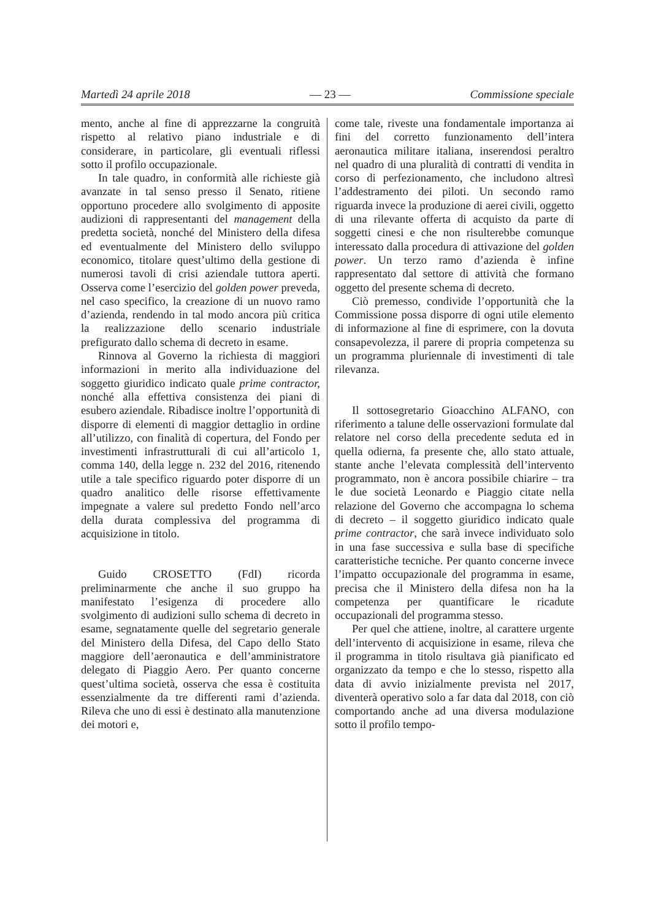Martedì 24 aprile 2018 — 23 — Commissione speciale
mento, anche al fine di apprezzarne la congruità rispetto al relativo piano industriale e di considerare, in particolare, gli eventuali riflessi sotto il profilo occupazionale.
In tale quadro, in conformità alle richieste già avanzate in tal senso presso il Senato, ritiene opportuno procedere allo svolgimento di apposite audizioni di rappresentanti del management della predetta società, nonché del Ministero della difesa ed eventualmente del Ministero dello sviluppo economico, titolare quest’ultimo della gestione di numerosi tavoli di crisi aziendale tuttora aperti. Osserva come l’esercizio del golden power preveda, nel caso specifico, la creazione di un nuovo ramo d’azienda, rendendo in tal modo ancora più critica la realizzazione dello scenario industriale prefigurato dallo schema di decreto in esame.
Rinnova al Governo la richiesta di maggiori informazioni in merito alla individuazione del soggetto giuridico indicato quale prime contractor, nonché alla effettiva consistenza dei piani di esubero aziendale. Ribadisce inoltre l’opportunità di disporre di elementi di maggior dettaglio in ordine all’utilizzo, con finalità di copertura, del Fondo per investimenti infrastrutturali di cui all’articolo 1, comma 140, della legge n. 232 del 2016, ritenendo utile a tale specifico riguardo poter disporre di un quadro analitico delle risorse effettivamente impegnate a valere sul predetto Fondo nell’arco della durata complessiva del programma di acquisizione in titolo.
Guido CROSETTO (FdI) ricorda preliminarmente che anche il suo gruppo ha manifestato l’esigenza di procedere allo svolgimento di audizioni sullo schema di decreto in esame, segnatamente quelle del segretario generale del Ministero della Difesa, del Capo dello Stato maggiore dell’aeronautica e dell’amministratore delegato di Piaggio Aero. Per quanto concerne quest’ultima società, osserva che essa è costituita essenzialmente da tre differenti rami d’azienda. Rileva che uno di essi è destinato alla manutenzione dei motori e,
come tale, riveste una fondamentale importanza ai fini del corretto funzionamento dell’intera aeronautica militare italiana, inserendosi peraltro nel quadro di una pluralità di contratti di vendita in corso di perfezionamento, che includono altresì l’addestramento dei piloti. Un secondo ramo riguarda invece la produzione di aerei civili, oggetto di una rilevante offerta di acquisto da parte di soggetti cinesi e che non risulterebbe comunque interessato dalla procedura di attivazione del golden power. Un terzo ramo d’azienda è infine rappresentato dal settore di attività che formano oggetto del presente schema di decreto.
Ciò premesso, condivide l’opportunità che la Commissione possa disporre di ogni utile elemento di informazione al fine di esprimere, con la dovuta consapevolezza, il parere di propria competenza su un programma pluriennale di investimenti di tale rilevanza.
Il sottosegretario Gioacchino ALFANO, con riferimento a talune delle osservazioni formulate dal relatore nel corso della precedente seduta ed in quella odierna, fa presente che, allo stato attuale, stante anche l’elevata complessità dell’intervento programmato, non è ancora possibile chiarire – tra le due società Leonardo e Piaggio citate nella relazione del Governo che accompagna lo schema di decreto – il soggetto giuridico indicato quale prime contractor, che sarà invece individuato solo in una fase successiva e sulla base di specifiche caratteristiche tecniche. Per quanto concerne invece l’impatto occupazionale del programma in esame, precisa che il Ministero della difesa non ha la competenza per quantificare le ricadute occupazionali del programma stesso.
Per quel che attiene, inoltre, al carattere urgente dell’intervento di acquisizione in esame, rileva che il programma in titolo risultava già pianificato ed organizzato da tempo e che lo stesso, rispetto alla data di avvio inizialmente prevista nel 2017, diventerà operativo solo a far data dal 2018, con ciò comportando anche ad una diversa modulazione sotto il profilo tempo-